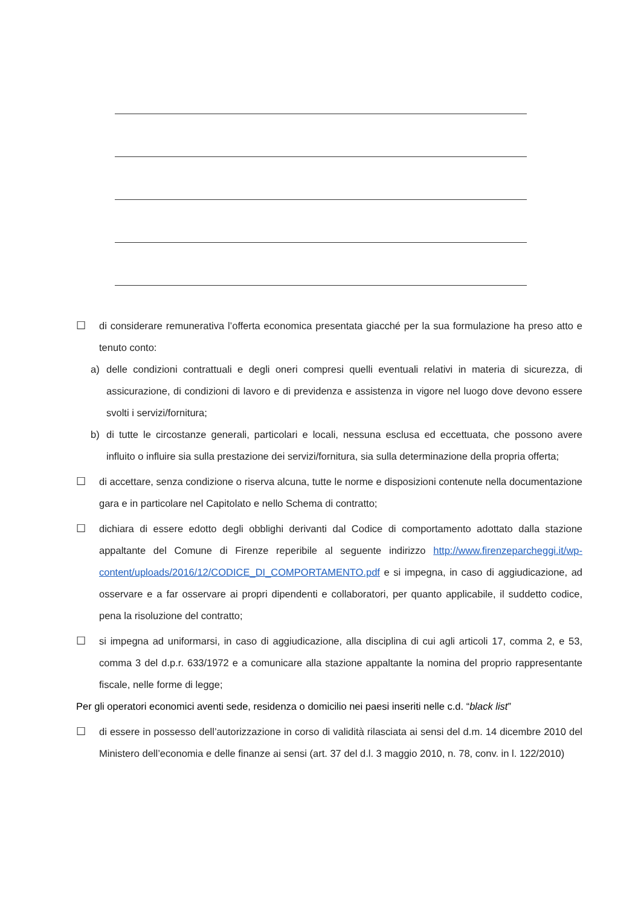☐ di considerare remunerativa l’offerta economica presentata giacché per la sua formulazione ha preso atto e tenuto conto:
a) delle condizioni contrattuali e degli oneri compresi quelli eventuali relativi in materia di sicurezza, di assicurazione, di condizioni di lavoro e di previdenza e assistenza in vigore nel luogo dove devono essere svolti i servizi/fornitura;
b) di tutte le circostanze generali, particolari e locali, nessuna esclusa ed eccettuata, che possono avere influito o influire sia sulla prestazione dei servizi/fornitura, sia sulla determinazione della propria offerta;
☐ di accettare, senza condizione o riserva alcuna, tutte le norme e disposizioni contenute nella documentazione gara e in particolare nel Capitolato e nello Schema di contratto;
☐ dichiara di essere edotto degli obblighi derivanti dal Codice di comportamento adottato dalla stazione appaltante del Comune di Firenze reperibile al seguente indirizzo http://www.firenzeparcheggi.it/wp-content/uploads/2016/12/CODICE_DI_COMPORTAMENTO.pdf e si impegna, in caso di aggiudicazione, ad osservare e a far osservare ai propri dipendenti e collaboratori, per quanto applicabile, il suddetto codice, pena la risoluzione del contratto;
☐ si impegna ad uniformarsi, in caso di aggiudicazione, alla disciplina di cui agli articoli 17, comma 2, e 53, comma 3 del d.p.r. 633/1972 e a comunicare alla stazione appaltante la nomina del proprio rappresentante fiscale, nelle forme di legge;
Per gli operatori economici aventi sede, residenza o domicilio nei paesi inseriti nelle c.d. “black list”
☐ di essere in possesso dell’autorizzazione in corso di validità rilasciata ai sensi del d.m. 14 dicembre 2010 del Ministero dell’economia e delle finanze ai sensi (art. 37 del d.l. 3 maggio 2010, n. 78, conv. in l. 122/2010)